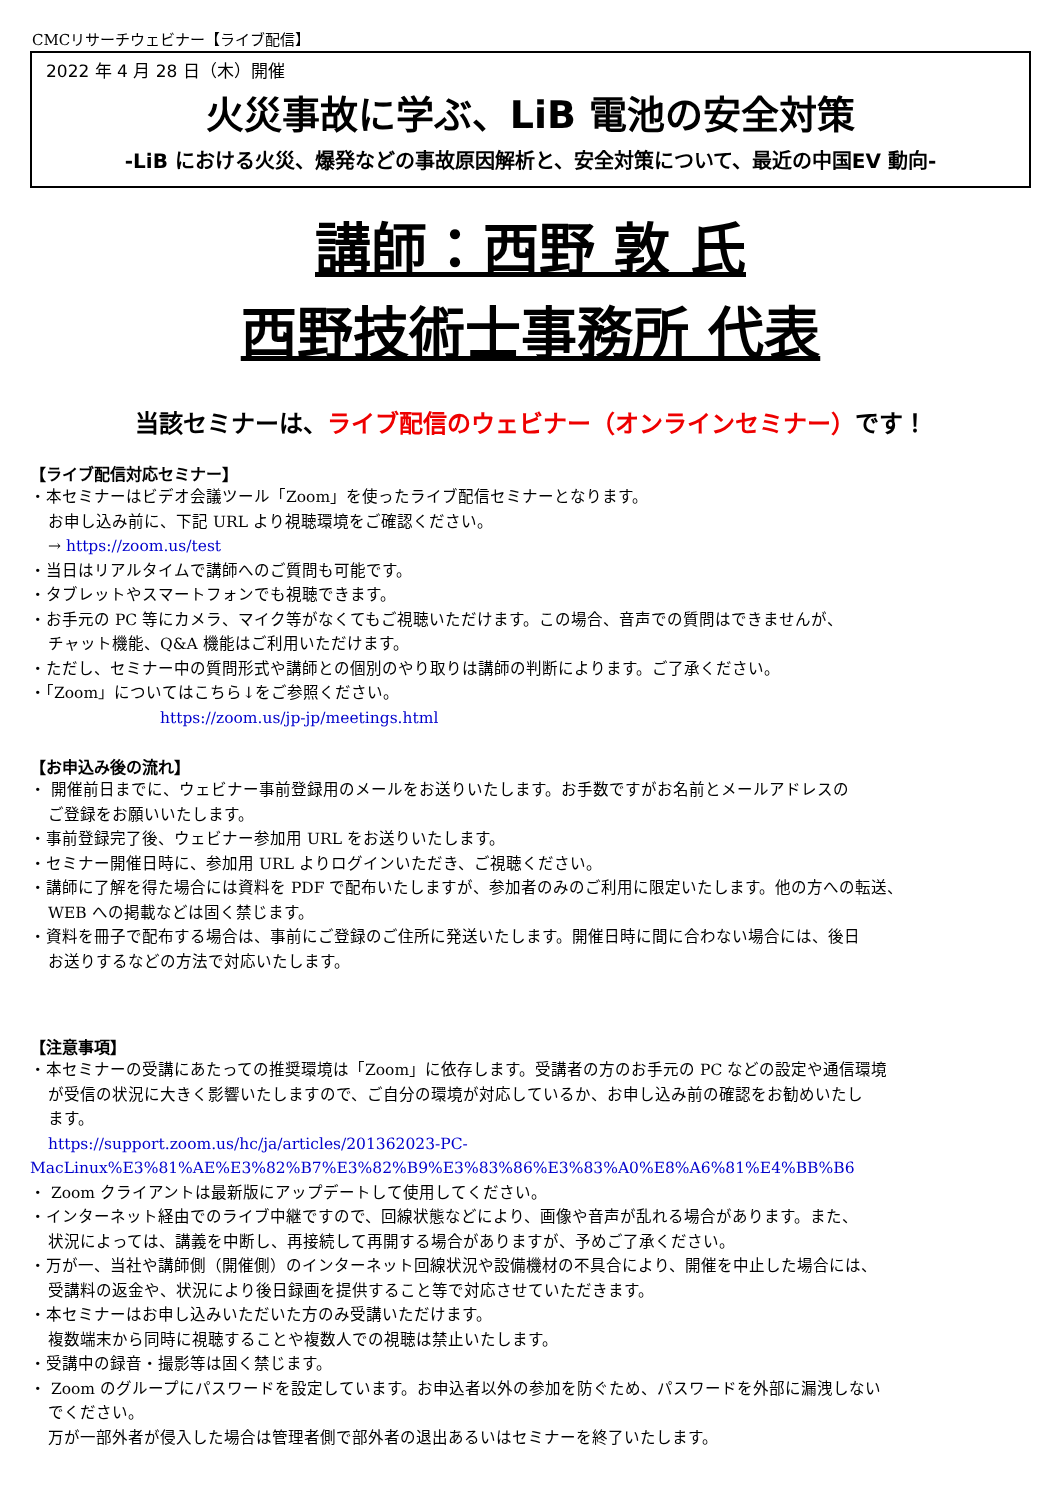CMCリサーチウェビナー【ライブ配信】
2022 年 4 月 28 日（木）開催
火災事故に学ぶ、LiB 電池の安全対策
-LiB における火災、爆発などの事故原因解析と、安全対策について、最近の中国EV 動向-
講師：西野 敦 氏
西野技術士事務所 代表
当該セミナーは、ライブ配信のウェビナー（オンラインセミナー）です！
【ライブ配信対応セミナー】
・本セミナーはビデオ会議ツール「Zoom」を使ったライブ配信セミナーとなります。
お申し込み前に、下記 URL より視聴環境をご確認ください。
→ https://zoom.us/test
・当日はリアルタイムで講師へのご質問も可能です。
・タブレットやスマートフォンでも視聴できます。
・お手元の PC 等にカメラ、マイク等がなくてもご視聴いただけます。この場合、音声での質問はできませんが、
チャット機能、Q&A 機能はご利用いただけます。
・ただし、セミナー中の質問形式や講師との個別のやり取りは講師の判断によります。ご了承ください。
・「Zoom」についてはこちら↓をご参照ください。
https://zoom.us/jp-jp/meetings.html
【お申込み後の流れ】
・ 開催前日までに、ウェビナー事前登録用のメールをお送りいたします。お手数ですがお名前とメールアドレスの
ご登録をお願いいたします。
・事前登録完了後、ウェビナー参加用 URL をお送りいたします。
・セミナー開催日時に、参加用 URL よりログインいただき、ご視聴ください。
・講師に了解を得た場合には資料を PDF で配布いたしますが、参加者のみのご利用に限定いたします。他の方への転送、
WEB への掲載などは固く禁じます。
・資料を冊子で配布する場合は、事前にご登録のご住所に発送いたします。開催日時に間に合わない場合には、後日
お送りするなどの方法で対応いたします。
【注意事項】
・本セミナーの受講にあたっての推奨環境は「Zoom」に依存します。受講者の方のお手元の PC などの設定や通信環境
が受信の状況に大きく影響いたしますので、ご自分の環境が対応しているか、お申し込み前の確認をお勧めいたし
ます。
https://support.zoom.us/hc/ja/articles/201362023-PC-
MacLinux%E3%81%AE%E3%82%B7%E3%82%B9%E3%83%86%E3%83%A0%E8%A6%81%E4%BB%B6
・ Zoom クライアントは最新版にアップデートして使用してください。
・インターネット経由でのライブ中継ですので、回線状態などにより、画像や音声が乱れる場合があります。また、
状況によっては、講義を中断し、再接続して再開する場合がありますが、予めご了承ください。
・万が一、当社や講師側（開催側）のインターネット回線状況や設備機材の不具合により、開催を中止した場合には、
受講料の返金や、状況により後日録画を提供すること等で対応させていただきます。
・本セミナーはお申し込みいただいた方のみ受講いただけます。
複数端末から同時に視聴することや複数人での視聴は禁止いたします。
・受講中の録音・撮影等は固く禁じます。
・ Zoom のグループにパスワードを設定しています。お申込者以外の参加を防ぐため、パスワードを外部に漏洩しない
でください。
万が一部外者が侵入した場合は管理者側で部外者の退出あるいはセミナーを終了いたします。